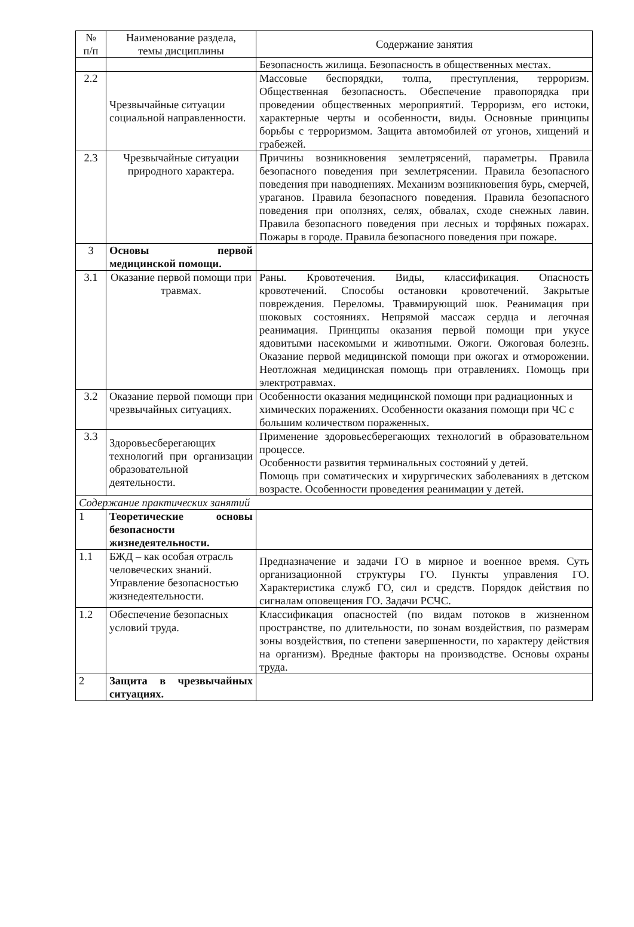| № п/п | Наименование раздела, темы дисциплины | Содержание занятия |
| --- | --- | --- |
| | | Безопасность жилища. Безопасность в общественных местах. |
| 2.2 | Чрезвычайные ситуации социальной направленности. | Массовые беспорядки, толпа, преступления, терроризм. Общественная безопасность. Обеспечение правопорядка при проведении общественных мероприятий. Терроризм, его истоки, характерные черты и особенности, виды. Основные принципы борьбы с терроризмом. Защита автомобилей от угонов, хищений и грабежей. |
| 2.3 | Чрезвычайные ситуации природного характера. | Причины возникновения землетрясений, параметры. Правила безопасного поведения при землетрясении. Правила безопасного поведения при наводнениях. Механизм возникновения бурь, смерчей, ураганов. Правила безопасного поведения. Правила безопасного поведения при оползнях, селях, обвалах, сходе снежных лавин. Правила безопасного поведения при лесных и торфяных пожарах. Пожары в городе. Правила безопасного поведения при пожаре. |
| 3 | Основы первой медицинской помощи. | |
| 3.1 | Оказание первой помощи при травмах. | Раны. Кровотечения. Виды, классификация. Опасность кровотечений. Способы остановки кровотечений. Закрытые повреждения. Переломы. Травмирующий шок. Реанимация при шоковых состояниях. Непрямой массаж сердца и легочная реанимация. Принципы оказания первой помощи при укусе ядовитыми насекомыми и животными. Ожоги. Ожоговая болезнь. Оказание первой медицинской помощи при ожогах и отморожении. Неотложная медицинская помощь при отравлениях. Помощь при электротравмах. |
| 3.2 | Оказание первой помощи при чрезвычайных ситуациях. | Особенности оказания медицинской помощи при радиационных и химических поражениях. Особенности оказания помощи при ЧС с большим количеством пораженных. |
| 3.3 | Здоровьесберегающих технологий при организации образовательной деятельности. | Применение здоровьесберегающих технологий в образовательном процессе. Особенности развития терминальных состояний у детей. Помощь при соматических и хирургических заболеваниях в детском возрасте. Особенности проведения реанимации у детей. |
| Содержание практических занятий | | |
| 1 | Теоретические основы безопасности жизнедеятельности. | |
| 1.1 | БЖД – как особая отрасль человеческих знаний. Управление безопасностью жизнедеятельности. | Предназначение и задачи ГО в мирное и военное время. Суть организационной структуры ГО. Пункты управления ГО. Характеристика служб ГО, сил и средств. Порядок действия по сигналам оповещения ГО. Задачи РСЧС. |
| 1.2 | Обеспечение безопасных условий труда. | Классификация опасностей (по видам потоков в жизненном пространстве, по длительности, по зонам воздействия, по размерам зоны воздействия, по степени завершенности, по характеру действия на организм). Вредные факторы на производстве. Основы охраны труда. |
| 2 | Защита в чрезвычайных ситуациях. | |